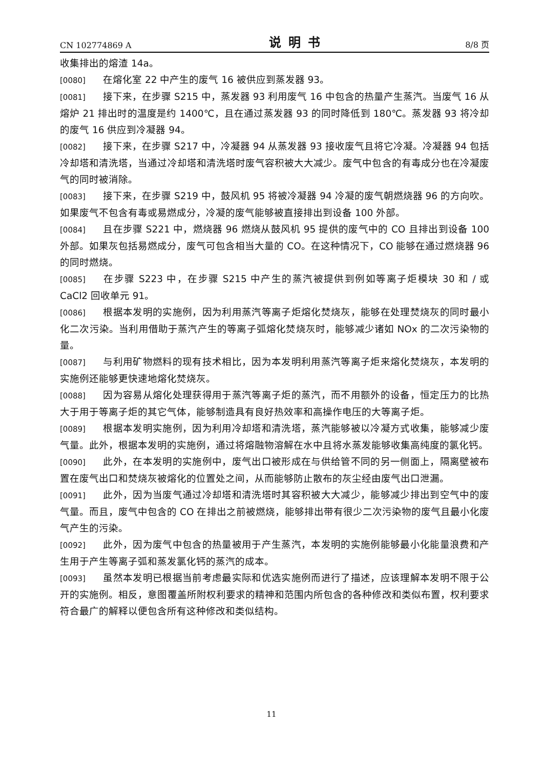CN 102774869 A 说明书 8/8 页
收集排出的熔渣 14a。
[0080] 在熔化室 22 中产生的废气 16 被供应到蒸发器 93。
[0081] 接下来，在步骤 S215 中，蒸发器 93 利用废气 16 中包含的热量产生蒸汽。当废气 16 从熔炉 21 排出时的温度是约 1400℃，且在通过蒸发器 93 的同时降低到 180℃。蒸发器 93 将冷却的废气 16 供应到冷凝器 94。
[0082] 接下来，在步骤 S217 中，冷凝器 94 从蒸发器 93 接收废气且将它冷凝。冷凝器 94 包括冷却塔和清洗塔，当通过冷却塔和清洗塔时废气容积被大大减少。废气中包含的有毒成分也在冷凝废气的同时被消除。
[0083] 接下来，在步骤 S219 中，鼓风机 95 将被冷凝器 94 冷凝的废气朝燃烧器 96 的方向吹。如果废气不包含有毒或易燃成分，冷凝的废气能够被直接排出到设备 100 外部。
[0084] 且在步骤 S221 中，燃烧器 96 燃烧从鼓风机 95 提供的废气中的 CO 且排出到设备 100 外部。如果灰包括易燃成分，废气可包含相当大量的 CO。在这种情况下，CO 能够在通过燃烧器 96 的同时燃烧。
[0085] 在步骤 S223 中，在步骤 S215 中产生的蒸汽被提供到例如等离子炬模块 30 和 / 或 CaCl2 回收单元 91。
[0086] 根据本发明的实施例，因为利用蒸汽等离子炬熔化焚烧灰，能够在处理焚烧灰的同时最小化二次污染。当利用借助于蒸汽产生的等离子弧熔化焚烧灰时，能够减少诸如 NOx 的二次污染物的量。
[0087] 与利用矿物燃料的现有技术相比，因为本发明利用蒸汽等离子炬来熔化焚烧灰，本发明的实施例还能够更快速地熔化焚烧灰。
[0088] 因为容易从熔化处理获得用于蒸汽等离子炬的蒸汽，而不用额外的设备，恒定压力的比热大于用于等离子炬的其它气体，能够制造具有良好热效率和高操作电压的大等离子炬。
[0089] 根据本发明实施例，因为利用冷却塔和清洗塔，蒸汽能够被以冷凝方式收集，能够减少废气量。此外，根据本发明的实施例，通过将熔融物溶解在水中且将水蒸发能够收集高纯度的氯化钙。
[0090] 此外，在本发明的实施例中，废气出口被形成在与供给管不同的另一侧面上，隔离壁被布置在废气出口和焚烧灰被熔化的位置处之间，从而能够防止散布的灰尘经由废气出口泄漏。
[0091] 此外，因为当废气通过冷却塔和清洗塔时其容积被大大减少，能够减少排出到空气中的废气量。而且，废气中包含的 CO 在排出之前被燃烧，能够排出带有很少二次污染物的废气且最小化废气产生的污染。
[0092] 此外，因为废气中包含的热量被用于产生蒸汽，本发明的实施例能够最小化能量浪费和产生用于产生等离子弧和蒸发氯化钙的蒸汽的成本。
[0093] 虽然本发明已根据当前考虑最实际和优选实施例而进行了描述，应该理解本发明不限于公开的实施例。相反，意图覆盖所附权利要求的精神和范围内所包含的各种修改和类似布置，权利要求符合最广的解释以便包含所有这种修改和类似结构。
11